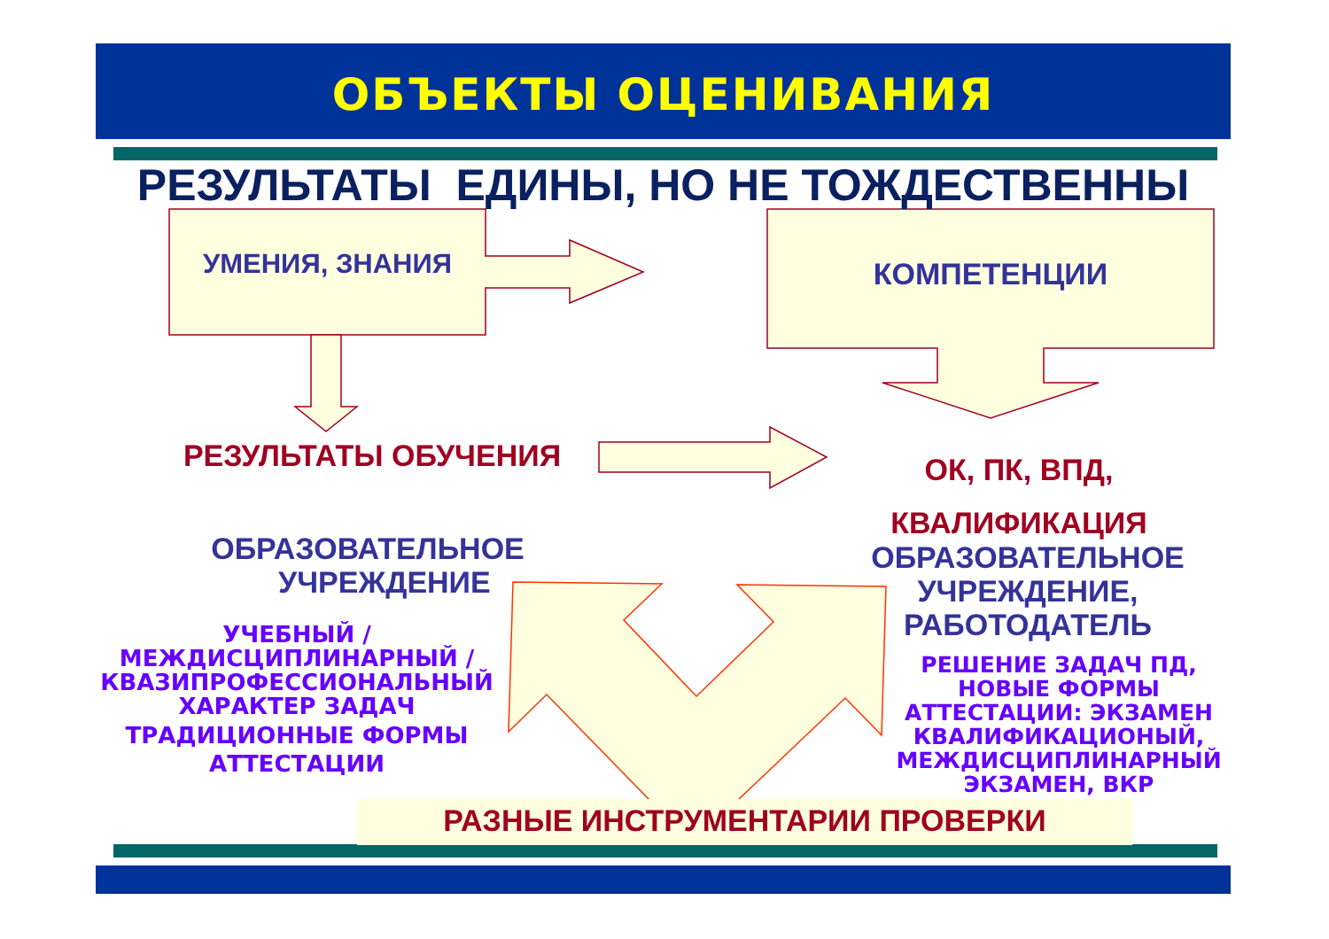ОБЪЕКТЫ ОЦЕНИВАНИЯ
РЕЗУЛЬТАТЫ ЕДИНЫ, НО НЕ ТОЖДЕСТВЕННЫ
УМЕНИЯ, ЗНАНИЯ КОМПЕТЕНЦИИ
РЕЗУЛЬТАТЫ ОБУЧЕНИЯ
ОК, ПК, ВПД,
КВАЛИФИКАЦИЯ
ОБРАЗОВАТЕЛЬНОЕ
УЧРЕЖДЕНИЕ
ОБРАЗОВАТЕЛЬНОЕ
УЧРЕЖДЕНИЕ,
РАБОТОДАТЕЛЬ
УЧЕБНЫЙ /
МЕЖДИСЦИПЛИНАРНЫЙ /
КВАЗИПРОФЕССИОНАЛЬНЫЙ
ХАРАКТЕР ЗАДАЧ
ТРАДИЦИОННЫЕ ФОРМЫ
АТТЕСТАЦИИ
РЕШЕНИЕ ЗАДАЧ ПД,
НОВЫЕ ФОРМЫ
АТТЕСТАЦИИ: ЭКЗАМЕН
КВАЛИФИКАЦИОНЫЙ,
МЕЖДИСЦИПЛИНАРНЫЙ
ЭКЗАМЕН, ВКР
РАЗНЫЕ ИНСТРУМЕНТАРИИ ПРОВЕРКИ